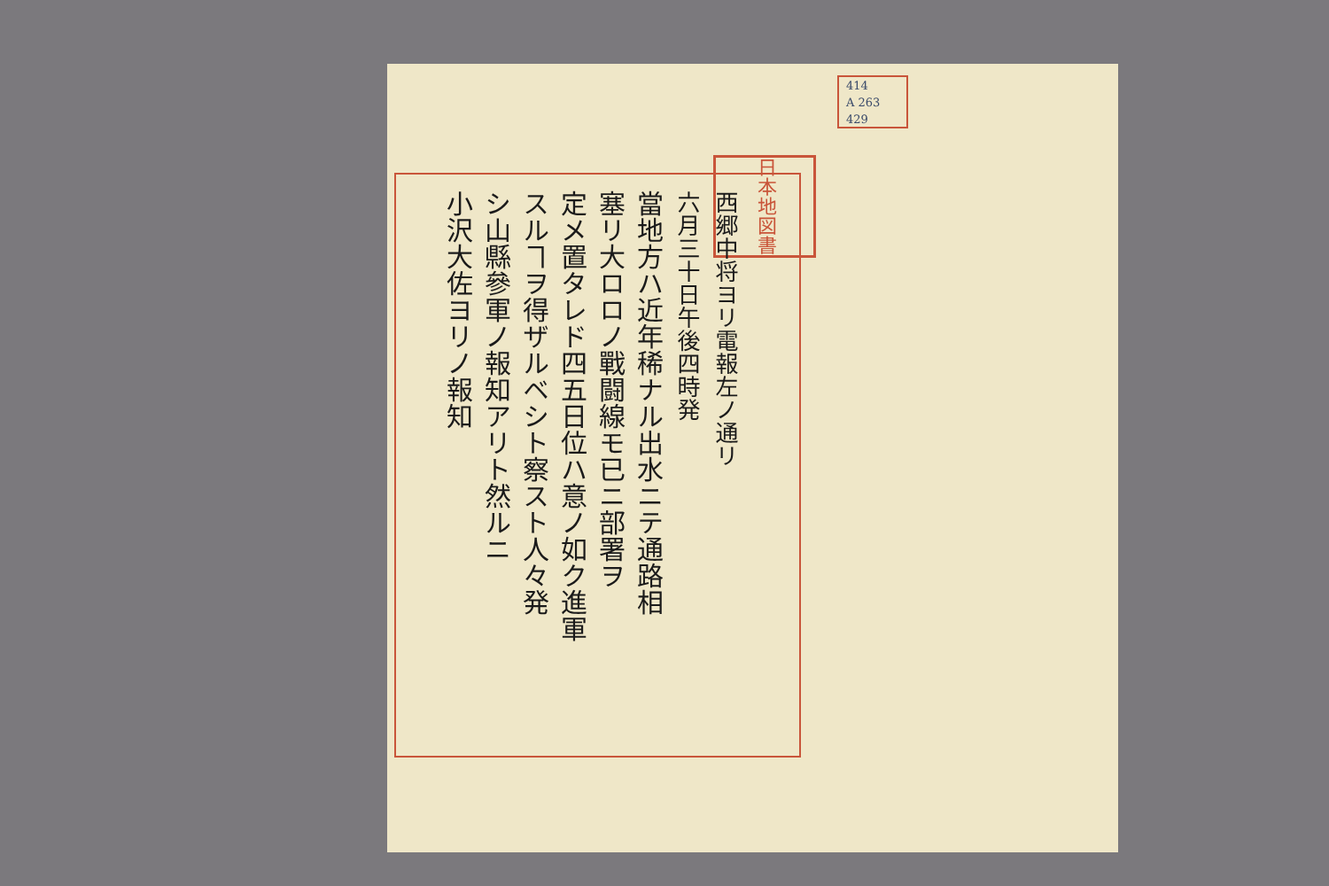414
A 263
429
日本地図書
西郷中将ヨリ電報左ノ通リ
六月三十日午後四時発
當地方ハ近年稀ナル出水ニテ通路相
塞リ大ロロノ戰闘線モ已ニ部署ヲ
定メ置タレド四五日位ハ意ノ如ク進軍
スルヿヲ得ザルベシト察スト人々発
シ山縣參軍ノ報知アリト然ルニ
小沢大佐ヨリノ報知